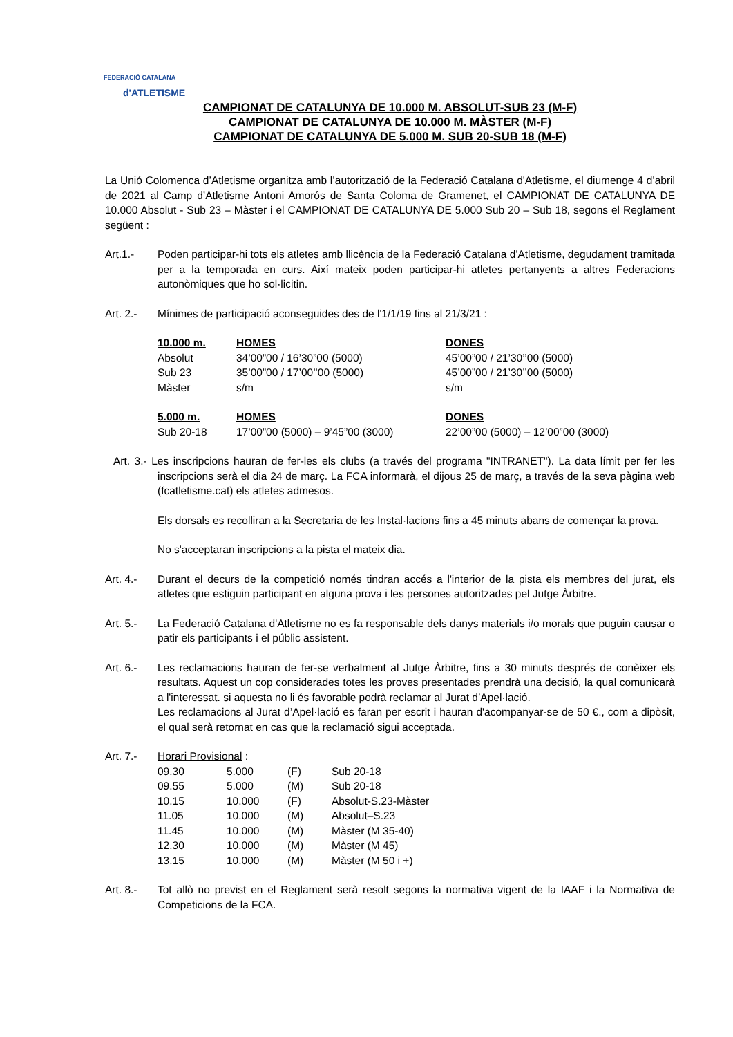FEDERACIÓ CATALANA
d'ATLETISME
CAMPIONAT DE CATALUNYA DE 10.000 M. ABSOLUT-SUB 23 (M-F)
CAMPIONAT DE CATALUNYA DE 10.000 M. MÀSTER (M-F)
CAMPIONAT DE CATALUNYA DE 5.000 M. SUB 20-SUB 18 (M-F)
La Unió Colomenca d’Atletisme organitza amb l’autorització de la Federació Catalana d'Atletisme, el diumenge 4 d’abril de 2021 al Camp d’Atletisme Antoni Amorós de Santa Coloma de Gramenet, el CAMPIONAT DE CATALUNYA DE 10.000 Absolut - Sub 23 – Màster i el CAMPIONAT DE CATALUNYA DE 5.000 Sub 20 – Sub 18, segons el Reglament següent :
Art.1.- Poden participar-hi tots els atletes amb llicència de la Federació Catalana d'Atletisme, degudament tramitada per a la temporada en curs. Així mateix poden participar-hi atletes pertanyents a altres Federacions autonòmiques que ho sol·licitin.
Art. 2.- Mínimes de participació aconseguides des de l'1/1/19 fins al 21/3/21 :
| 10.000 m. | HOMES | DONES |
| Absolut | 34’00”00 / 16’30”00 (5000) | 45’00”00 / 21’30’’00 (5000) |
| Sub 23 | 35’00”00 / 17’00’’00 (5000) | 45’00”00 / 21’30’’00 (5000) |
| Màster | s/m | s/m |
| 5.000 m. | HOMES | DONES |
| Sub 20-18 | 17’00”00 (5000) – 9’45”00 (3000) | 22’00”00 (5000) – 12’00”00 (3000) |
Art. 3.- Les inscripcions hauran de fer-les els clubs (a través del programa "INTRANET"). La data límit per fer les inscripcions serà el dia 24 de març. La FCA informarà, el dijous 25 de març, a través de la seva pàgina web (fcatletisme.cat) els atletes admesos.
Els dorsals es recolliran a la Secretaria de les Instal·lacions fins a 45 minuts abans de començar la prova.
No s'acceptaran inscripcions a la pista el mateix dia.
Art. 4.- Durant el decurs de la competició només tindran accés a l'interior de la pista els membres del jurat, els atletes que estiguin participant en alguna prova i les persones autoritzades pel Jutge Àrbitre.
Art. 5.- La Federació Catalana d'Atletisme no es fa responsable dels danys materials i/o morals que puguin causar o patir els participants i el públic assistent.
Art. 6.- Les reclamacions hauran de fer-se verbalment al Jutge Àrbitre, fins a 30 minuts després de conèixer els resultats. Aquest un cop considerades totes les proves presentades prendrà una decisió, la qual comunicarà a l'interessat. si aquesta no li és favorable podrà reclamar al Jurat d’Apel·lació.
Les reclamacions al Jurat d’Apel·lació es faran per escrit i hauran d'acompanyar-se de 50 €., com a dipòsit, el qual serà retornat en cas que la reclamació sigui acceptada.
Art. 7.- Horari Provisional :
| 09.30 | 5.000 | (F) | Sub 20-18 |
| 09.55 | 5.000 | (M) | Sub 20-18 |
| 10.15 | 10.000 | (F) | Absolut-S.23-Màster |
| 11.05 | 10.000 | (M) | Absolut–S.23 |
| 11.45 | 10.000 | (M) | Màster (M 35-40) |
| 12.30 | 10.000 | (M) | Màster (M 45) |
| 13.15 | 10.000 | (M) | Màster (M 50 i +) |
Art. 8.- Tot allò no previst en el Reglament serà resolt segons la normativa vigent de la IAAF i la Normativa de Competicions de la FCA.